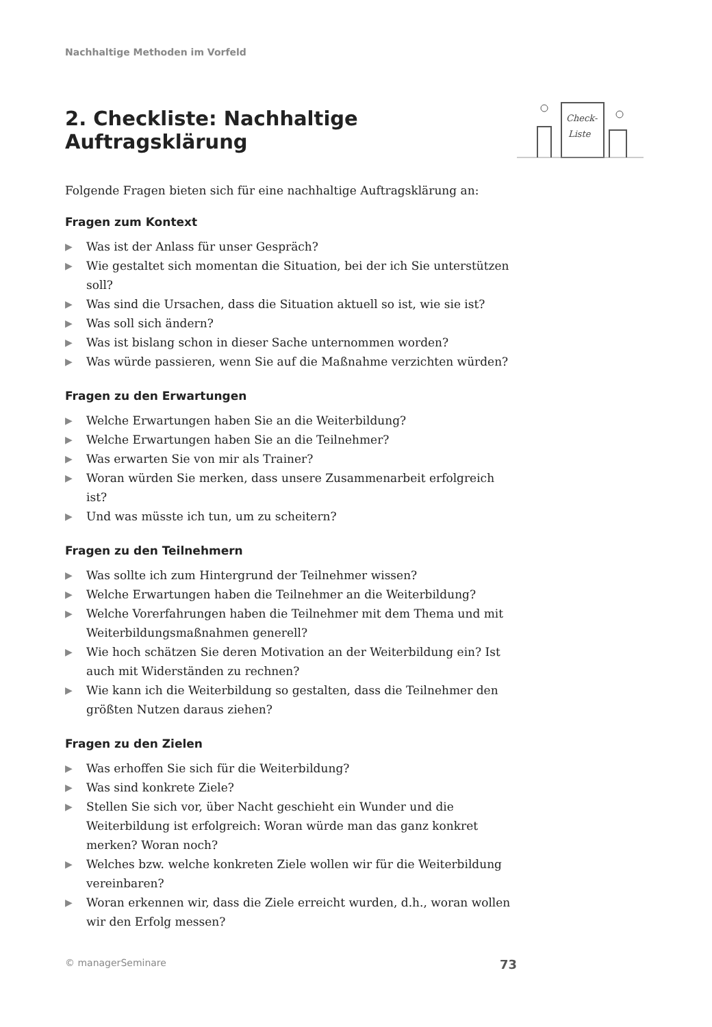Check-
Liste
Nachhaltige Methoden im Vorfeld
2. Checkliste: Nachhaltige Auftragsklärung
Folgende Fragen bieten sich für eine nachhaltige Auftragsklärung an:
Fragen zum Kontext
▶ Was ist der Anlass für unser Gespräch?
▶ Wie gestaltet sich momentan die Situation, bei der ich Sie unterstützen soll?
▶ Was sind die Ursachen, dass die Situation aktuell so ist, wie sie ist?
▶ Was soll sich ändern?
▶ Was ist bislang schon in dieser Sache unternommen worden?
▶ Was würde passieren, wenn Sie auf die Maßnahme verzichten würden?
Fragen zu den Erwartungen
▶ Welche Erwartungen haben Sie an die Weiterbildung?
▶ Welche Erwartungen haben Sie an die Teilnehmer?
▶ Was erwarten Sie von mir als Trainer?
▶ Woran würden Sie merken, dass unsere Zusammenarbeit erfolgreich ist?
▶ Und was müsste ich tun, um zu scheitern?
Fragen zu den Teilnehmern
▶ Was sollte ich zum Hintergrund der Teilnehmer wissen?
▶ Welche Erwartungen haben die Teilnehmer an die Weiterbildung?
▶ Welche Vorerfahrungen haben die Teilnehmer mit dem Thema und mit Weiterbildungsmaßnahmen generell?
▶ Wie hoch schätzen Sie deren Motivation an der Weiterbildung ein? Ist auch mit Widerständen zu rechnen?
▶ Wie kann ich die Weiterbildung so gestalten, dass die Teilnehmer den größten Nutzen daraus ziehen?
Fragen zu den Zielen
▶ Was erhoffen Sie sich für die Weiterbildung?
▶ Was sind konkrete Ziele?
▶ Stellen Sie sich vor, über Nacht geschieht ein Wunder und die Weiterbildung ist erfolgreich: Woran würde man das ganz konkret merken? Woran noch?
▶ Welches bzw. welche konkreten Ziele wollen wir für die Weiterbildung vereinbaren?
▶ Woran erkennen wir, dass die Ziele erreicht wurden, d.h., woran wollen wir den Erfolg messen?
© managerSeminare 73